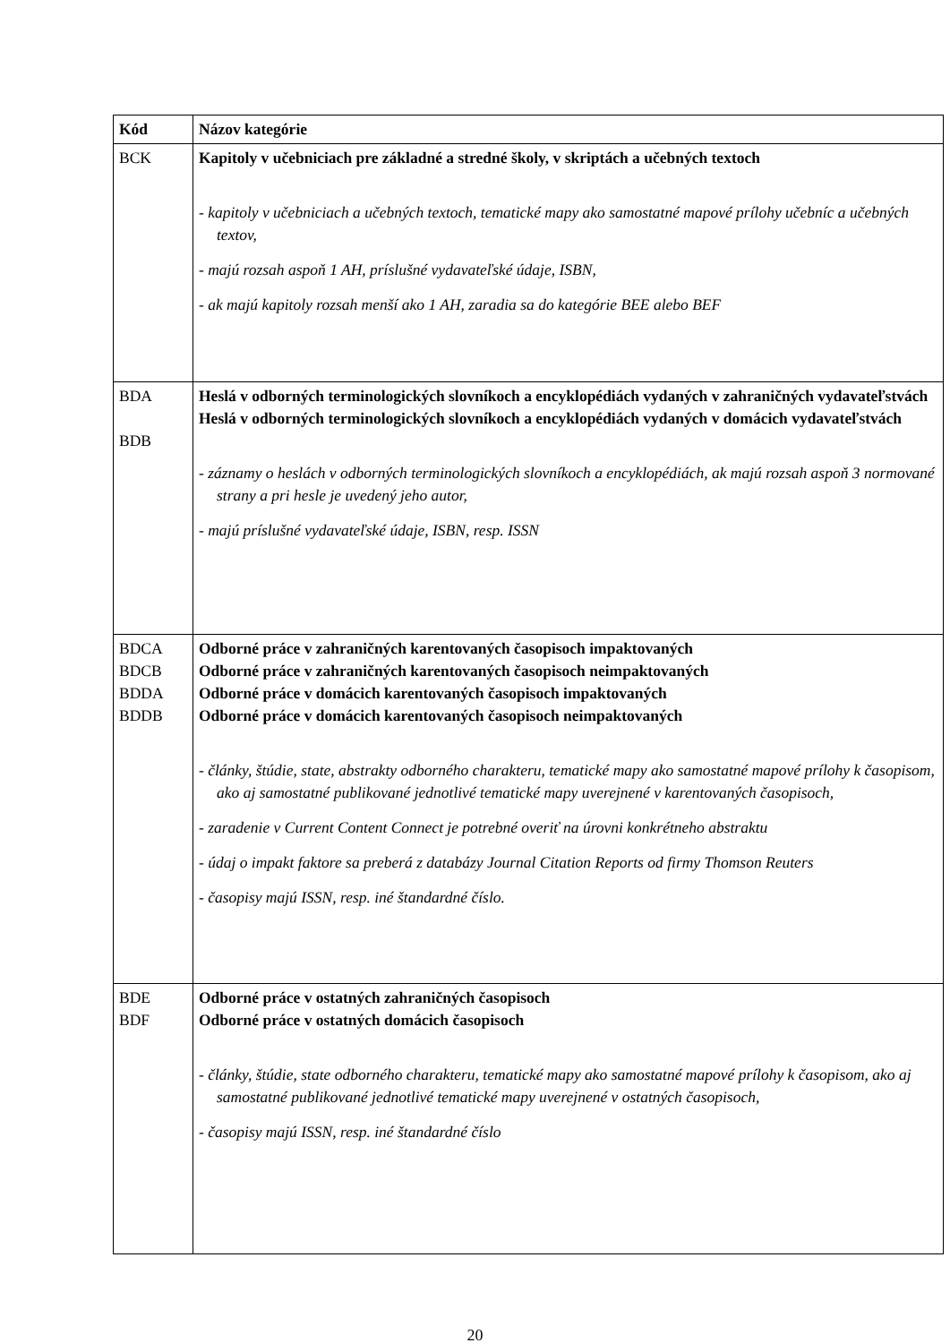| Kód | Názov kategórie |
| --- | --- |
| BCK | Kapitoly v učebniciach pre základné a stredné školy, v skriptách a učebných textoch - kapitoly v učebniciach a učebných textoch, tematické mapy ako samostatné mapové prílohy učebníc a učebných textov, - majú rozsah aspoň 1 AH, príslušné vydavateľské údaje, ISBN, - ak majú kapitoly rozsah menší ako 1 AH, zaradia sa do kategórie BEE alebo BEF |
| BDA BDB | Heslá v odborných terminologických slovníkoch a encyklopédiách vydaných v zahraničných vydavateľstvách Heslá v odborných terminologických slovníkoch a encyklopédiách vydaných v domácich vydavateľstvách - záznamy o heslách v odborných terminologických slovníkoch a encyklopédiách, ak majú rozsah aspoň 3 normované strany a pri hesle je uvedený jeho autor, - majú príslušné vydavateľské údaje, ISBN, resp. ISSN |
| BDCA BDCB BDDA BDDB | Odborné práce v zahraničných karentovaných časopisoch impaktovaných Odborné práce v zahraničných karentovaných časopisoch neimpaktovaných Odborné práce v domácich karentovaných časopisoch impaktovaných Odborné práce v domácich karentovaných časopisoch neimpaktovaných - články, štúdie, state, abstrakty odborného charakteru, tematické mapy ako samostatné mapové prílohy k časopisom, ako aj samostatné publikované jednotlivé tematické mapy uverejnené v karentovaných časopisoch, - zaradenie v Current Content Connect je potrebné overiť na úrovni konkrétneho abstraktu - údaj o impakt faktore sa preberá z databázy Journal Citation Reports od firmy Thomson Reuters - časopisy majú ISSN, resp. iné štandardné číslo. |
| BDE BDF | Odborné práce v ostatných zahraničných časopisoch Odborné práce v ostatných domácich časopisoch - články, štúdie, state odborného charakteru, tematické mapy ako samostatné mapové prílohy k časopisom, ako aj samostatné publikované jednotlivé tematické mapy uverejnené v ostatných časopisoch, - časopisy majú ISSN, resp. iné štandardné číslo |
20